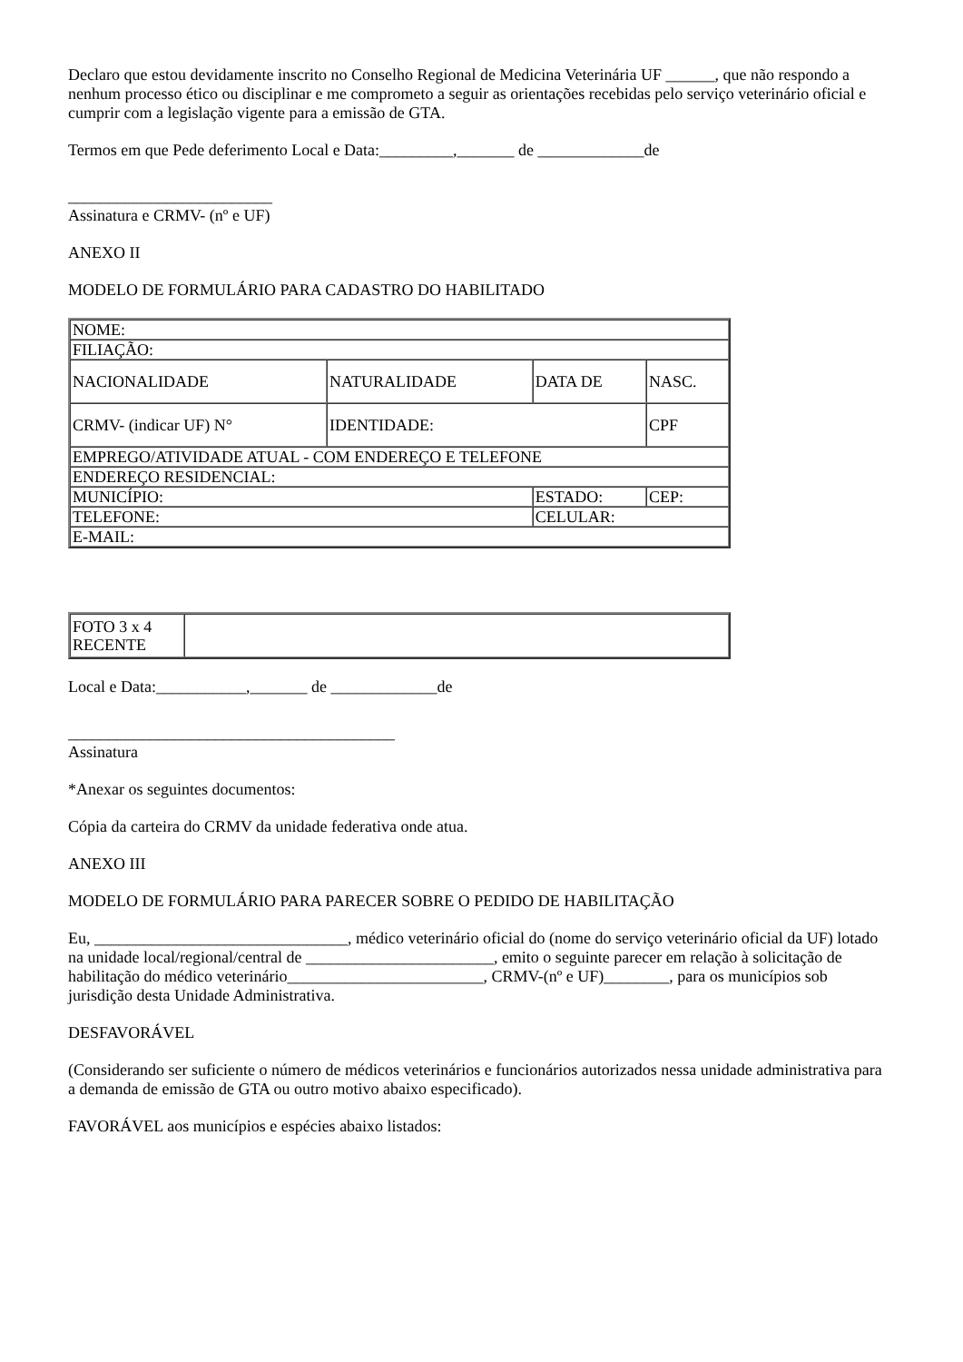Declaro que estou devidamente inscrito no Conselho Regional de Medicina Veterinária UF ______, que não respondo a nenhum processo ético ou disciplinar e me comprometo a seguir as orientações recebidas pelo serviço veterinário oficial e cumprir com a legislação vigente para a emissão de GTA.
Termos em que Pede deferimento Local e Data:_________,_______ de _____________de
_________________________
Assinatura e CRMV- (nº e UF)
ANEXO II
MODELO DE FORMULÁRIO PARA CADASTRO DO HABILITADO
| NOME: | | | |
| FILIAÇÃO: | | | |
| NACIONALIDADE | NATURALIDADE | DATA DE | NASC. |
| CRMV- (indicar UF) N° | IDENTIDADE: | | CPF |
| EMPREGO/ATIVIDADE ATUAL - COM ENDEREÇO E TELEFONE | | | |
| ENDEREÇO RESIDENCIAL: | | | |
| MUNICÍPIO: | | ESTADO: | CEP: |
| TELEFONE: | | CELULAR: | |
| E-MAIL: | | | |
| FOTO 3 x 4 RECENTE | |
Local e Data:___________,_______ de _____________de
________________________________________
Assinatura
*Anexar os seguintes documentos:
Cópia da carteira do CRMV da unidade federativa onde atua.
ANEXO III
MODELO DE FORMULÁRIO PARA PARECER SOBRE O PEDIDO DE HABILITAÇÃO
Eu, _______________________________, médico veterinário oficial do (nome do serviço veterinário oficial da UF) lotado na unidade local/regional/central de _______________________, emito o seguinte parecer em relação à solicitação de habilitação do médico veterinário________________________, CRMV-(nº e UF)________, para os municípios sob jurisdição desta Unidade Administrativa.
DESFAVORÁVEL
(Considerando ser suficiente o número de médicos veterinários e funcionários autorizados nessa unidade administrativa para a demanda de emissão de GTA ou outro motivo abaixo especificado).
FAVORÁVEL aos municípios e espécies abaixo listados: